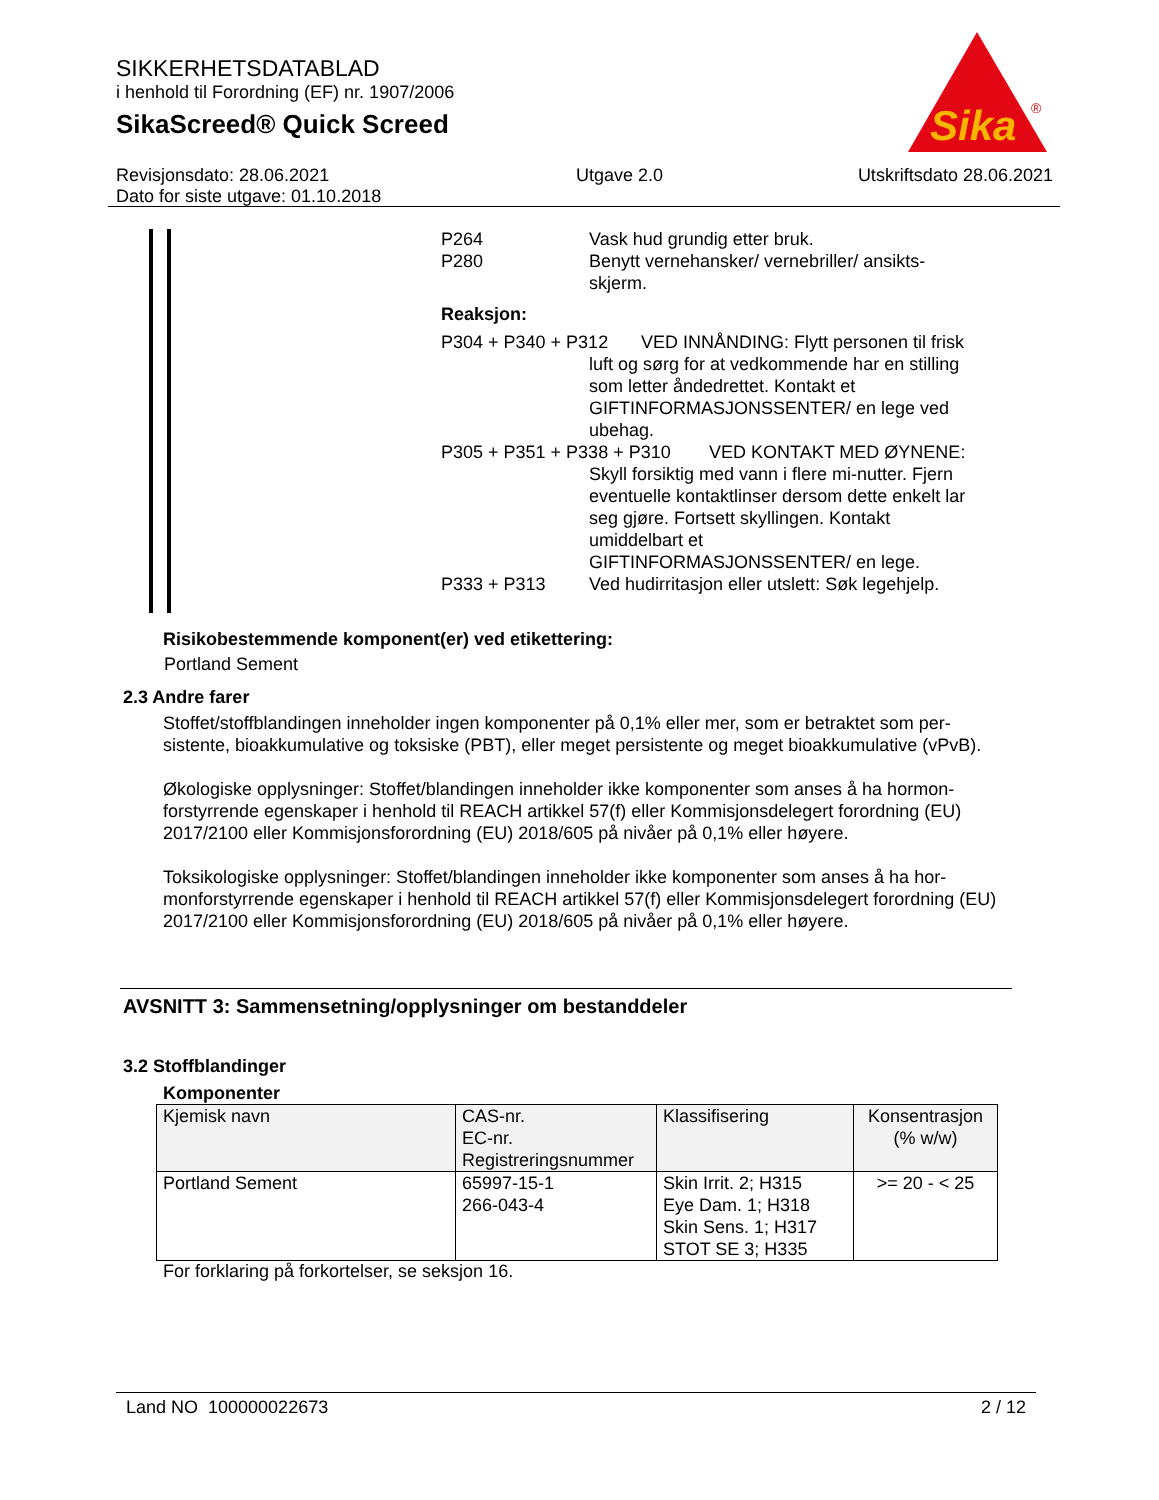SIKKERHETSDATABLAD
i henhold til Forordning (EF) nr. 1907/2006
SikaScreed® Quick Screed
Sika
®
Revisjonsdato: 28.06.2021
Dato for siste utgave: 01.10.2018
Utgave 2.0 Utskriftsdato 28.06.2021
P264 Vask hud grundig etter bruk.
P280 Benytt vernehansker/ vernebriller/ ansikts-skjerm.
Reaksjon:
P304 + P340 + P312
VED INNÅNDING: Flytt personen til frisk luft og sørg for at vedkommende har en stilling som letter åndedrettet. Kontakt et GIFTINFORMASJONSSENTER/ en lege ved ubehag.
P305 + P351 + P338 + P310
VED KONTAKT MED ØYNENE: Skyll forsiktig med vann i flere mi-nutter. Fjern eventuelle kontaktlinser dersom dette enkelt lar seg gjøre. Fortsett skyllingen. Kontakt umiddelbart et GIFTINFORMASJONSSENTER/ en lege.
P333 + P313 Ved hudirritasjon eller utslett: Søk legehjelp.
Risikobestemmende komponent(er) ved etikettering:
Portland Sement
2.3 Andre farer
Stoffet/stoffblandingen inneholder ingen komponenter på 0,1% eller mer, som er betraktet som per-sistente, bioakkumulative og toksiske (PBT), eller meget persistente og meget bioakkumulative (vPvB).
Økologiske opplysninger: Stoffet/blandingen inneholder ikke komponenter som anses å ha hormon-forstyrrende egenskaper i henhold til REACH artikkel 57(f) eller Kommisjonsdelegert forordning (EU) 2017/2100 eller Kommisjonsforordning (EU) 2018/605 på nivåer på 0,1% eller høyere.
Toksikologiske opplysninger: Stoffet/blandingen inneholder ikke komponenter som anses å ha hor-monforstyrrende egenskaper i henhold til REACH artikkel 57(f) eller Kommisjonsdelegert forordning (EU) 2017/2100 eller Kommisjonsforordning (EU) 2018/605 på nivåer på 0,1% eller høyere.
AVSNITT 3: Sammensetning/opplysninger om bestanddeler
3.2 Stoffblandinger
Komponenter
| Kjemisk navn | CAS-nr. EC-nr. Registreringsnummer | Klassifisering | Konsentrasjon (% w/w) |
| --- | --- | --- | --- |
| Portland Sement | 65997-15-1 266-043-4 | Skin Irrit. 2; H315 Eye Dam. 1; H318 Skin Sens. 1; H317 STOT SE 3; H335 | >= 20 - < 25 |
For forklaring på forkortelser, se seksjon 16.
Land NO 100000022673 2 / 12